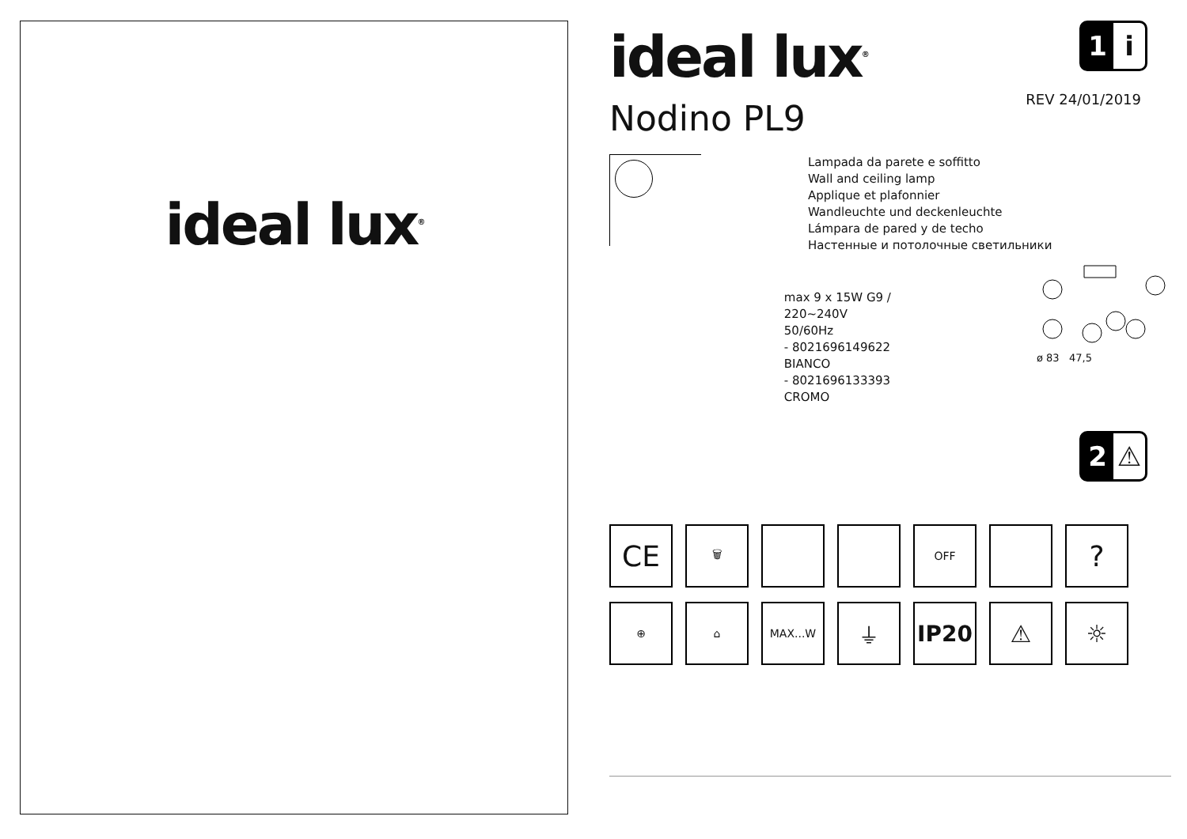ideal lux<sup>®</sup>
1 i
ideal lux<sup>®</sup>
REV 24/01/2019
Nodino PL9
Lampada da parete e soffitto
Wall and ceiling lamp
Applique et plafonnier
Wandleuchte und deckenleuchte
Lámpara de pared y de techo
Настенные и потолочные светильники
max 9 x 15W G9 / 220~240V
50/60Hz
- 8021696149622 BIANCO
- 8021696133393 CROMO
ø 83 47,5
2 ⚠
CE
🗑
OFF
?
⊕
⌂
MAX...W
⏚
IP20
⚠
☼